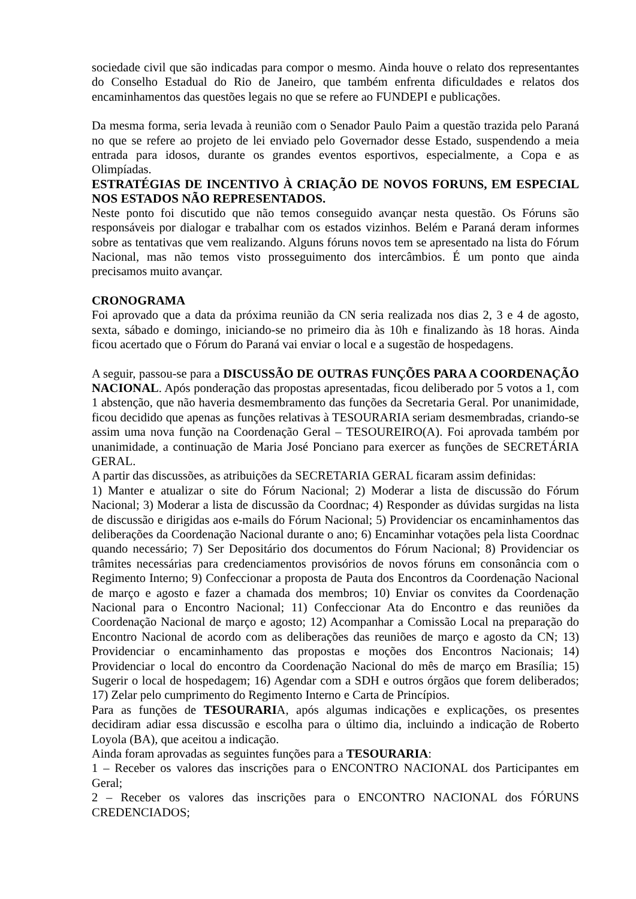sociedade civil que são indicadas para compor o mesmo. Ainda houve o relato dos representantes do Conselho Estadual do Rio de Janeiro, que também enfrenta dificuldades e relatos dos encaminhamentos das questões legais no que se refere ao FUNDEPI e publicações.
Da mesma forma, seria levada à reunião com o Senador Paulo Paim a questão trazida pelo Paraná no que se refere ao projeto de lei enviado pelo Governador desse Estado, suspendendo a meia entrada para idosos, durante os grandes eventos esportivos, especialmente, a Copa e as Olimpíadas.
ESTRATÉGIAS DE INCENTIVO À CRIAÇÃO DE NOVOS FORUNS, EM ESPECIAL NOS ESTADOS NÃO REPRESENTADOS.
Neste ponto foi discutido que não temos conseguido avançar nesta questão. Os Fóruns são responsáveis por dialogar e trabalhar com os estados vizinhos. Belém e Paraná deram informes sobre as tentativas que vem realizando. Alguns fóruns novos tem se apresentado na lista do Fórum Nacional, mas não temos visto prosseguimento dos intercâmbios. É um ponto que ainda precisamos muito avançar.
CRONOGRAMA
Foi aprovado que a data da próxima reunião da CN seria realizada nos dias 2, 3 e 4 de agosto, sexta, sábado e domingo, iniciando-se no primeiro dia às 10h e finalizando às 18 horas. Ainda ficou acertado que o Fórum do Paraná vai enviar o local e a sugestão de hospedagens.
A seguir, passou-se para a DISCUSSÃO DE OUTRAS FUNÇÕES PARA A COORDENAÇÃO NACIONAL. Após ponderação das propostas apresentadas, ficou deliberado por 5 votos a 1, com 1 abstenção, que não haveria desmembramento das funções da Secretaria Geral. Por unanimidade, ficou decidido que apenas as funções relativas à TESOURARIA seriam desmembradas, criando-se assim uma nova função na Coordenação Geral – TESOUREIRO(A). Foi aprovada também por unanimidade, a continuação de Maria José Ponciano para exercer as funções de SECRETÁRIA GERAL.
A partir das discussões, as atribuições da SECRETARIA GERAL ficaram assim definidas:
1) Manter e atualizar o site do Fórum Nacional; 2) Moderar a lista de discussão do Fórum Nacional; 3) Moderar a lista de discussão da Coordnac; 4) Responder as dúvidas surgidas na lista de discussão e dirigidas aos e-mails do Fórum Nacional; 5) Providenciar os encaminhamentos das deliberações da Coordenação Nacional durante o ano; 6) Encaminhar votações pela lista Coordnac quando necessário; 7) Ser Depositário dos documentos do Fórum Nacional; 8) Providenciar os trâmites necessárias para credenciamentos provisórios de novos fóruns em consonância com o Regimento Interno; 9) Confeccionar a proposta de Pauta dos Encontros da Coordenação Nacional de março e agosto e fazer a chamada dos membros; 10) Enviar os convites da Coordenação Nacional para o Encontro Nacional; 11) Confeccionar Ata do Encontro e das reuniões da Coordenação Nacional de março e agosto; 12) Acompanhar a Comissão Local na preparação do Encontro Nacional de acordo com as deliberações das reuniões de março e agosto da CN; 13) Providenciar o encaminhamento das propostas e moções dos Encontros Nacionais; 14) Providenciar o local do encontro da Coordenação Nacional do mês de março em Brasília; 15) Sugerir o local de hospedagem; 16) Agendar com a SDH e outros órgãos que forem deliberados; 17) Zelar pelo cumprimento do Regimento Interno e Carta de Princípios.
Para as funções de TESOURARIA, após algumas indicações e explicações, os presentes decidiram adiar essa discussão e escolha para o último dia, incluindo a indicação de Roberto Loyola (BA), que aceitou a indicação.
Ainda foram aprovadas as seguintes funções para a TESOURARIA:
1 – Receber os valores das inscrições para o ENCONTRO NACIONAL dos Participantes em Geral;
2 – Receber os valores das inscrições para o ENCONTRO NACIONAL dos FÓRUNS CREDENCIADOS;